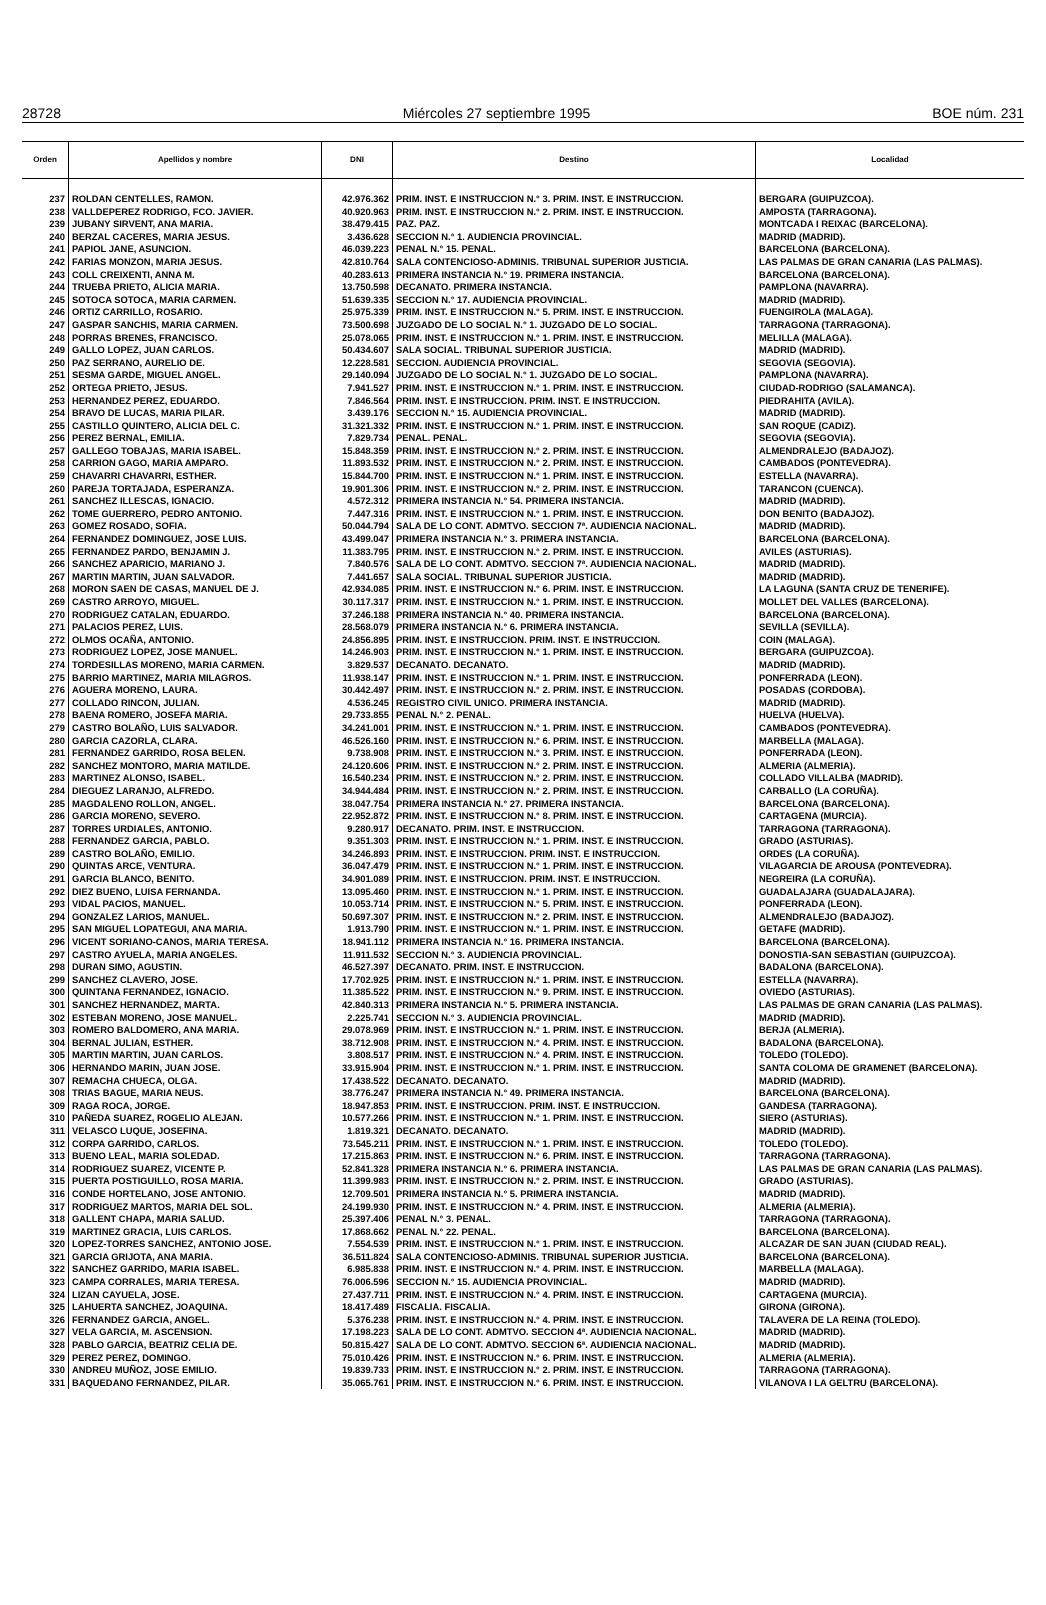28728 Miércoles 27 septiembre 1995 BOE núm. 231
| Orden | Apellidos y nombre | DNI | Destino | Localidad |
| --- | --- | --- | --- | --- |
| 237 | ROLDAN CENTELLES, RAMON. | 42.976.362 | PRIM. INST. E INSTRUCCION N.° 3. PRIM. INST. E INSTRUCCION. | BERGARA (GUIPUZCOA). |
| 238 | VALLDEPEREZ RODRIGO, FCO. JAVIER. | 40.920.963 | PRIM. INST. E INSTRUCCION N.° 2. PRIM. INST. E INSTRUCCION. | AMPOSTA (TARRAGONA). |
| 239 | JUBANY SIRVENT, ANA MARIA. | 38.479.415 | PAZ. PAZ. | MONTCADA I REIXAC (BARCELONA). |
| 240 | BERZAL CACERES, MARIA JESUS. | 3.436.628 | SECCION N.° 1. AUDIENCIA PROVINCIAL. | MADRID (MADRID). |
| 241 | PAPIOL JANE, ASUNCION. | 46.039.223 | PENAL N.° 15. PENAL. | BARCELONA (BARCELONA). |
| 242 | FARIAS MONZON, MARIA JESUS. | 42.810.764 | SALA CONTENCIOSO-ADMINIS. TRIBUNAL SUPERIOR JUSTICIA. | LAS PALMAS DE GRAN CANARIA (LAS PALMAS). |
| 243 | COLL CREIXENTI, ANNA M. | 40.283.613 | PRIMERA INSTANCIA N.° 19. PRIMERA INSTANCIA. | BARCELONA (BARCELONA). |
| 244 | TRUEBA PRIETO, ALICIA MARIA. | 13.750.598 | DECANATO. PRIMERA INSTANCIA. | PAMPLONA (NAVARRA). |
| 245 | SOTOCA SOTOCA, MARIA CARMEN. | 51.639.335 | SECCION N.° 17. AUDIENCIA PROVINCIAL. | MADRID (MADRID). |
| 246 | ORTIZ CARRILLO, ROSARIO. | 25.975.339 | PRIM. INST. E INSTRUCCION N.° 5. PRIM. INST. E INSTRUCCION. | FUENGIROLA (MALAGA). |
| 247 | GASPAR SANCHIS, MARIA CARMEN. | 73.500.698 | JUZGADO DE LO SOCIAL N.° 1. JUZGADO DE LO SOCIAL. | TARRAGONA (TARRAGONA). |
| 248 | PORRAS BRENES, FRANCISCO. | 25.078.065 | PRIM. INST. E INSTRUCCION N.° 1. PRIM. INST. E INSTRUCCION. | MELILLA (MALAGA). |
| 249 | GALLO LOPEZ, JUAN CARLOS. | 50.434.607 | SALA SOCIAL. TRIBUNAL SUPERIOR JUSTICIA. | MADRID (MADRID). |
| 250 | PAZ SERRANO, AURELIO DE. | 12.228.581 | SECCION. AUDIENCIA PROVINCIAL. | SEGOVIA (SEGOVIA). |
| 251 | SESMA GARDE, MIGUEL ANGEL. | 29.140.094 | JUZGADO DE LO SOCIAL N.° 1. JUZGADO DE LO SOCIAL. | PAMPLONA (NAVARRA). |
| 252 | ORTEGA PRIETO, JESUS. | 7.941.527 | PRIM. INST. E INSTRUCCION N.° 1. PRIM. INST. E INSTRUCCION. | CIUDAD-RODRIGO (SALAMANCA). |
| 253 | HERNANDEZ PEREZ, EDUARDO. | 7.846.564 | PRIM. INST. E INSTRUCCION. PRIM. INST. E INSTRUCCION. | PIEDRAHITA (AVILA). |
| 254 | BRAVO DE LUCAS, MARIA PILAR. | 3.439.176 | SECCION N.° 15. AUDIENCIA PROVINCIAL. | MADRID (MADRID). |
| 255 | CASTILLO QUINTERO, ALICIA DEL C. | 31.321.332 | PRIM. INST. E INSTRUCCION N.° 1. PRIM. INST. E INSTRUCCION. | SAN ROQUE (CADIZ). |
| 256 | PEREZ BERNAL, EMILIA. | 7.829.734 | PENAL. PENAL. | SEGOVIA (SEGOVIA). |
| 257 | GALLEGO TOBAJAS, MARIA ISABEL. | 15.848.359 | PRIM. INST. E INSTRUCCION N.° 2. PRIM. INST. E INSTRUCCION. | ALMENDRALEJO (BADAJOZ). |
| 258 | CARRION GAGO, MARIA AMPARO. | 11.893.532 | PRIM. INST. E INSTRUCCION N.° 2. PRIM. INST. E INSTRUCCION. | CAMBADOS (PONTEVEDRA). |
| 259 | CHAVARRI CHAVARRI, ESTHER. | 15.844.700 | PRIM. INST. E INSTRUCCION N.° 1. PRIM. INST. E INSTRUCCION. | ESTELLA (NAVARRA). |
| 260 | PAREJA TORTAJADA, ESPERANZA. | 19.901.306 | PRIM. INST. E INSTRUCCION N.° 2. PRIM. INST. E INSTRUCCION. | TARANCON (CUENCA). |
| 261 | SANCHEZ ILLESCAS, IGNACIO. | 4.572.312 | PRIMERA INSTANCIA N.° 54. PRIMERA INSTANCIA. | MADRID (MADRID). |
| 262 | TOME GUERRERO, PEDRO ANTONIO. | 7.447.316 | PRIM. INST. E INSTRUCCION N.° 1. PRIM. INST. E INSTRUCCION. | DON BENITO (BADAJOZ). |
| 263 | GOMEZ ROSADO, SOFIA. | 50.044.794 | SALA DE LO CONT. ADMTVO. SECCION 7ª. AUDIENCIA NACIONAL. | MADRID (MADRID). |
| 264 | FERNANDEZ DOMINGUEZ, JOSE LUIS. | 43.499.047 | PRIMERA INSTANCIA N.° 3. PRIMERA INSTANCIA. | BARCELONA (BARCELONA). |
| 265 | FERNANDEZ PARDO, BENJAMIN J. | 11.383.795 | PRIM. INST. E INSTRUCCION N.° 2. PRIM. INST. E INSTRUCCION. | AVILES (ASTURIAS). |
| 266 | SANCHEZ APARICIO, MARIANO J. | 7.840.576 | SALA DE LO CONT. ADMTVO. SECCION 7ª. AUDIENCIA NACIONAL. | MADRID (MADRID). |
| 267 | MARTIN MARTIN, JUAN SALVADOR. | 7.441.657 | SALA SOCIAL. TRIBUNAL SUPERIOR JUSTICIA. | MADRID (MADRID). |
| 268 | MORON SAEN DE CASAS, MANUEL DE J. | 42.934.085 | PRIM. INST. E INSTRUCCION N.° 6. PRIM. INST. E INSTRUCCION. | LA LAGUNA (SANTA CRUZ DE TENERIFE). |
| 269 | CASTRO ARROYO, MIGUEL. | 30.117.317 | PRIM. INST. E INSTRUCCION N.° 1. PRIM. INST. E INSTRUCCION. | MOLLET DEL VALLES (BARCELONA). |
| 270 | RODRIGUEZ CATALAN, EDUARDO. | 37.246.188 | PRIMERA INSTANCIA N.° 40. PRIMERA INSTANCIA. | BARCELONA (BARCELONA). |
| 271 | PALACIOS PEREZ, LUIS. | 28.568.079 | PRIMERA INSTANCIA N.° 6. PRIMERA INSTANCIA. | SEVILLA (SEVILLA). |
| 272 | OLMOS OCAÑA, ANTONIO. | 24.856.895 | PRIM. INST. E INSTRUCCION. PRIM. INST. E INSTRUCCION. | COIN (MALAGA). |
| 273 | RODRIGUEZ LOPEZ, JOSE MANUEL. | 14.246.903 | PRIM. INST. E INSTRUCCION N.° 1. PRIM. INST. E INSTRUCCION. | BERGARA (GUIPUZCOA). |
| 274 | TORDESILLAS MORENO, MARIA CARMEN. | 3.829.537 | DECANATO. DECANATO. | MADRID (MADRID). |
| 275 | BARRIO MARTINEZ, MARIA MILAGROS. | 11.938.147 | PRIM. INST. E INSTRUCCION N.° 1. PRIM. INST. E INSTRUCCION. | PONFERRADA (LEON). |
| 276 | AGUERA MORENO, LAURA. | 30.442.497 | PRIM. INST. E INSTRUCCION N.° 2. PRIM. INST. E INSTRUCCION. | POSADAS (CORDOBA). |
| 277 | COLLADO RINCON, JULIAN. | 4.536.245 | REGISTRO CIVIL UNICO. PRIMERA INSTANCIA. | MADRID (MADRID). |
| 278 | BAENA ROMERO, JOSEFA MARIA. | 29.733.855 | PENAL N.° 2. PENAL. | HUELVA (HUELVA). |
| 279 | CASTRO BOLAÑO, LUIS SALVADOR. | 34.241.001 | PRIM. INST. E INSTRUCCION N.° 1. PRIM. INST. E INSTRUCCION. | CAMBADOS (PONTEVEDRA). |
| 280 | GARCIA CAZORLA, CLARA. | 46.526.160 | PRIM. INST. E INSTRUCCION N.° 6. PRIM. INST. E INSTRUCCION. | MARBELLA (MALAGA). |
| 281 | FERNANDEZ GARRIDO, ROSA BELEN. | 9.738.908 | PRIM. INST. E INSTRUCCION N.° 3. PRIM. INST. E INSTRUCCION. | PONFERRADA (LEON). |
| 282 | SANCHEZ MONTORO, MARIA MATILDE. | 24.120.606 | PRIM. INST. E INSTRUCCION N.° 2. PRIM. INST. E INSTRUCCION. | ALMERIA (ALMERIA). |
| 283 | MARTINEZ ALONSO, ISABEL. | 16.540.234 | PRIM. INST. E INSTRUCCION N.° 2. PRIM. INST. E INSTRUCCION. | COLLADO VILLALBA (MADRID). |
| 284 | DIEGUEZ LARANJO, ALFREDO. | 34.944.484 | PRIM. INST. E INSTRUCCION N.° 2. PRIM. INST. E INSTRUCCION. | CARBALLO (LA CORUÑA). |
| 285 | MAGDALENO ROLLON, ANGEL. | 38.047.754 | PRIMERA INSTANCIA N.° 27. PRIMERA INSTANCIA. | BARCELONA (BARCELONA). |
| 286 | GARCIA MORENO, SEVERO. | 22.952.872 | PRIM. INST. E INSTRUCCION N.° 8. PRIM. INST. E INSTRUCCION. | CARTAGENA (MURCIA). |
| 287 | TORRES URDIALES, ANTONIO. | 9.280.917 | DECANATO. PRIM. INST. E INSTRUCCION. | TARRAGONA (TARRAGONA). |
| 288 | FERNANDEZ GARCIA, PABLO. | 9.351.303 | PRIM. INST. E INSTRUCCION N.° 1. PRIM. INST. E INSTRUCCION. | GRADO (ASTURIAS). |
| 289 | CASTRO BOLAÑO, EMILIO. | 34.246.893 | PRIM. INST. E INSTRUCCION. PRIM. INST. E INSTRUCCION. | ORDES (LA CORUÑA). |
| 290 | QUINTAS ARCE, VENTURA. | 36.047.479 | PRIM. INST. E INSTRUCCION N.° 1. PRIM. INST. E INSTRUCCION. | VILAGARCIA DE AROUSA (PONTEVEDRA). |
| 291 | GARCIA BLANCO, BENITO. | 34.901.089 | PRIM. INST. E INSTRUCCION. PRIM. INST. E INSTRUCCION. | NEGREIRA (LA CORUÑA). |
| 292 | DIEZ BUENO, LUISA FERNANDA. | 13.095.460 | PRIM. INST. E INSTRUCCION N.° 1. PRIM. INST. E INSTRUCCION. | GUADALAJARA (GUADALAJARA). |
| 293 | VIDAL PACIOS, MANUEL. | 10.053.714 | PRIM. INST. E INSTRUCCION N.° 5. PRIM. INST. E INSTRUCCION. | PONFERRADA (LEON). |
| 294 | GONZALEZ LARIOS, MANUEL. | 50.697.307 | PRIM. INST. E INSTRUCCION N.° 2. PRIM. INST. E INSTRUCCION. | ALMENDRALEJO (BADAJOZ). |
| 295 | SAN MIGUEL LOPATEGUI, ANA MARIA. | 1.913.790 | PRIM. INST. E INSTRUCCION N.° 1. PRIM. INST. E INSTRUCCION. | GETAFE (MADRID). |
| 296 | VICENT SORIANO-CANOS, MARIA TERESA. | 18.941.112 | PRIMERA INSTANCIA N.° 16. PRIMERA INSTANCIA. | BARCELONA (BARCELONA). |
| 297 | CASTRO AYUELA, MARIA ANGELES. | 11.911.532 | SECCION N.° 3. AUDIENCIA PROVINCIAL. | DONOSTIA-SAN SEBASTIAN (GUIPUZCOA). |
| 298 | DURAN SIMO, AGUSTIN. | 46.527.397 | DECANATO. PRIM. INST. E INSTRUCCION. | BADALONA (BARCELONA). |
| 299 | SANCHEZ CLAVERO, JOSE. | 17.702.925 | PRIM. INST. E INSTRUCCION N.° 1. PRIM. INST. E INSTRUCCION. | ESTELLA (NAVARRA). |
| 300 | QUINTANA FERNANDEZ, IGNACIO. | 11.385.522 | PRIM. INST. E INSTRUCCION N.° 9. PRIM. INST. E INSTRUCCION. | OVIEDO (ASTURIAS). |
| 301 | SANCHEZ HERNANDEZ, MARTA. | 42.840.313 | PRIMERA INSTANCIA N.° 5. PRIMERA INSTANCIA. | LAS PALMAS DE GRAN CANARIA (LAS PALMAS). |
| 302 | ESTEBAN MORENO, JOSE MANUEL. | 2.225.741 | SECCION N.° 3. AUDIENCIA PROVINCIAL. | MADRID (MADRID). |
| 303 | ROMERO BALDOMERO, ANA MARIA. | 29.078.969 | PRIM. INST. E INSTRUCCION N.° 1. PRIM. INST. E INSTRUCCION. | BERJA (ALMERIA). |
| 304 | BERNAL JULIAN, ESTHER. | 38.712.908 | PRIM. INST. E INSTRUCCION N.° 4. PRIM. INST. E INSTRUCCION. | BADALONA (BARCELONA). |
| 305 | MARTIN MARTIN, JUAN CARLOS. | 3.808.517 | PRIM. INST. E INSTRUCCION N.° 4. PRIM. INST. E INSTRUCCION. | TOLEDO (TOLEDO). |
| 306 | HERNANDO MARIN, JUAN JOSE. | 33.915.904 | PRIM. INST. E INSTRUCCION N.° 1. PRIM. INST. E INSTRUCCION. | SANTA COLOMA DE GRAMENET (BARCELONA). |
| 307 | REMACHA CHUECA, OLGA. | 17.438.522 | DECANATO. DECANATO. | MADRID (MADRID). |
| 308 | TRIAS BAGUE, MARIA NEUS. | 38.776.247 | PRIMERA INSTANCIA N.° 49. PRIMERA INSTANCIA. | BARCELONA (BARCELONA). |
| 309 | RAGA ROCA, JORGE. | 18.947.853 | PRIM. INST. E INSTRUCCION. PRIM. INST. E INSTRUCCION. | GANDESA (TARRAGONA). |
| 310 | PAÑEDA SUAREZ, ROGELIO ALEJAN. | 10.577.266 | PRIM. INST. E INSTRUCCION N.° 1. PRIM. INST. E INSTRUCCION. | SIERO (ASTURIAS). |
| 311 | VELASCO LUQUE, JOSEFINA. | 1.819.321 | DECANATO. DECANATO. | MADRID (MADRID). |
| 312 | CORPA GARRIDO, CARLOS. | 73.545.211 | PRIM. INST. E INSTRUCCION N.° 1. PRIM. INST. E INSTRUCCION. | TOLEDO (TOLEDO). |
| 313 | BUENO LEAL, MARIA SOLEDAD. | 17.215.863 | PRIM. INST. E INSTRUCCION N.° 6. PRIM. INST. E INSTRUCCION. | TARRAGONA (TARRAGONA). |
| 314 | RODRIGUEZ SUAREZ, VICENTE P. | 52.841.328 | PRIMERA INSTANCIA N.° 6. PRIMERA INSTANCIA. | LAS PALMAS DE GRAN CANARIA (LAS PALMAS). |
| 315 | PUERTA POSTIGUILLO, ROSA MARIA. | 11.399.983 | PRIM. INST. E INSTRUCCION N.° 2. PRIM. INST. E INSTRUCCION. | GRADO (ASTURIAS). |
| 316 | CONDE HORTELANO, JOSE ANTONIO. | 12.709.501 | PRIMERA INSTANCIA N.° 5. PRIMERA INSTANCIA. | MADRID (MADRID). |
| 317 | RODRIGUEZ MARTOS, MARIA DEL SOL. | 24.199.930 | PRIM. INST. E INSTRUCCION N.° 4. PRIM. INST. E INSTRUCCION. | ALMERIA (ALMERIA). |
| 318 | GALLENT CHAPA, MARIA SALUD. | 25.397.406 | PENAL N.° 3. PENAL. | TARRAGONA (TARRAGONA). |
| 319 | MARTINEZ GRACIA, LUIS CARLOS. | 17.868.662 | PENAL N.° 22. PENAL. | BARCELONA (BARCELONA). |
| 320 | LOPEZ-TORRES SANCHEZ, ANTONIO JOSE. | 7.554.539 | PRIM. INST. E INSTRUCCION N.° 1. PRIM. INST. E INSTRUCCION. | ALCAZAR DE SAN JUAN (CIUDAD REAL). |
| 321 | GARCIA GRIJOTA, ANA MARIA. | 36.511.824 | SALA CONTENCIOSO-ADMINIS. TRIBUNAL SUPERIOR JUSTICIA. | BARCELONA (BARCELONA). |
| 322 | SANCHEZ GARRIDO, MARIA ISABEL. | 6.985.838 | PRIM. INST. E INSTRUCCION N.° 4. PRIM. INST. E INSTRUCCION. | MARBELLA (MALAGA). |
| 323 | CAMPA CORRALES, MARIA TERESA. | 76.006.596 | SECCION N.° 15. AUDIENCIA PROVINCIAL. | MADRID (MADRID). |
| 324 | LIZAN CAYUELA, JOSE. | 27.437.711 | PRIM. INST. E INSTRUCCION N.° 4. PRIM. INST. E INSTRUCCION. | CARTAGENA (MURCIA). |
| 325 | LAHUERTA SANCHEZ, JOAQUINA. | 18.417.489 | FISCALIA. FISCALIA. | GIRONA (GIRONA). |
| 326 | FERNANDEZ GARCIA, ANGEL. | 5.376.238 | PRIM. INST. E INSTRUCCION N.° 4. PRIM. INST. E INSTRUCCION. | TALAVERA DE LA REINA (TOLEDO). |
| 327 | VELA GARCIA, M. ASCENSION. | 17.198.223 | SALA DE LO CONT. ADMTVO. SECCION 4ª. AUDIENCIA NACIONAL. | MADRID (MADRID). |
| 328 | PABLO GARCIA, BEATRIZ CELIA DE. | 50.815.427 | SALA DE LO CONT. ADMTVO. SECCION 6ª. AUDIENCIA NACIONAL. | MADRID (MADRID). |
| 329 | PEREZ PEREZ, DOMINGO. | 75.010.426 | PRIM. INST. E INSTRUCCION N.° 6. PRIM. INST. E INSTRUCCION. | ALMERIA (ALMERIA). |
| 330 | ANDREU MUÑOZ, JOSE EMILIO. | 19.839.733 | PRIM. INST. E INSTRUCCION N.° 2. PRIM. INST. E INSTRUCCION. | TARRAGONA (TARRAGONA). |
| 331 | BAQUEDANO FERNANDEZ, PILAR. | 35.065.761 | PRIM. INST. E INSTRUCCION N.° 6. PRIM. INST. E INSTRUCCION. | VILANOVA I LA GELTRU (BARCELONA). |